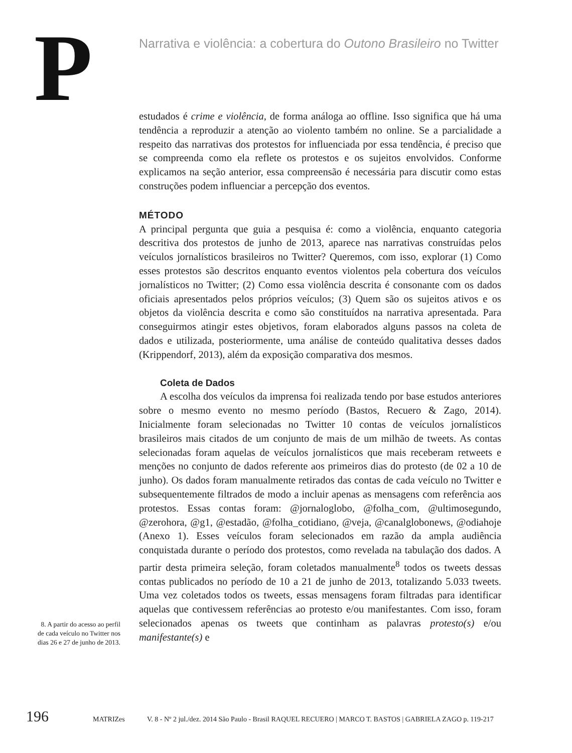P
Narrativa e violência: a cobertura do Outono Brasileiro no Twitter
estudados é crime e violência, de forma análoga ao offline. Isso significa que há uma tendência a reproduzir a atenção ao violento também no online. Se a parcialidade a respeito das narrativas dos protestos for influenciada por essa tendência, é preciso que se compreenda como ela reflete os protestos e os sujeitos envolvidos. Conforme explicamos na seção anterior, essa compreensão é necessária para discutir como estas construções podem influenciar a percepção dos eventos.
MÉTODO
A principal pergunta que guia a pesquisa é: como a violência, enquanto categoria descritiva dos protestos de junho de 2013, aparece nas narrativas construídas pelos veículos jornalísticos brasileiros no Twitter? Queremos, com isso, explorar (1) Como esses protestos são descritos enquanto eventos violentos pela cobertura dos veículos jornalísticos no Twitter; (2) Como essa violência descrita é consonante com os dados oficiais apresentados pelos próprios veículos; (3) Quem são os sujeitos ativos e os objetos da violência descrita e como são constituídos na narrativa apresentada. Para conseguirmos atingir estes objetivos, foram elaborados alguns passos na coleta de dados e utilizada, posteriormente, uma análise de conteúdo qualitativa desses dados (Krippendorf, 2013), além da exposição comparativa dos mesmos.
Coleta de Dados
A escolha dos veículos da imprensa foi realizada tendo por base estudos anteriores sobre o mesmo evento no mesmo período (Bastos, Recuero & Zago, 2014). Inicialmente foram selecionadas no Twitter 10 contas de veículos jornalísticos brasileiros mais citados de um conjunto de mais de um milhão de tweets. As contas selecionadas foram aquelas de veículos jornalísticos que mais receberam retweets e menções no conjunto de dados referente aos primeiros dias do protesto (de 02 a 10 de junho). Os dados foram manualmente retirados das contas de cada veículo no Twitter e subsequentemente filtrados de modo a incluir apenas as mensagens com referência aos protestos. Essas contas foram: @jornaloglobo, @folha_com, @ultimosegundo, @zerohora, @g1, @estadão, @folha_cotidiano, @veja, @canalglobonews, @odiahoje (Anexo 1). Esses veículos foram selecionados em razão da ampla audiência conquistada durante o período dos protestos, como revelada na tabulação dos dados. A partir desta primeira seleção, foram coletados manualmente<sup>8</sup> todos os tweets dessas contas publicados no período de 10 a 21 de junho de 2013, totalizando 5.033 tweets. Uma vez coletados todos os tweets, essas mensagens foram filtradas para identificar aquelas que contivessem referências ao protesto e/ou manifestantes. Com isso, foram selecionados apenas os tweets que continham as palavras protesto(s) e/ou manifestante(s) e
8. A partir do acesso ao perfil de cada veículo no Twitter nos dias 26 e 27 de junho de 2013.
196 MATRIZes V. 8 - Nº 2 jul./dez. 2014 São Paulo - Brasil RAQUEL RECUERO | MARCO T. BASTOS | GABRIELA ZAGO p. 119-217